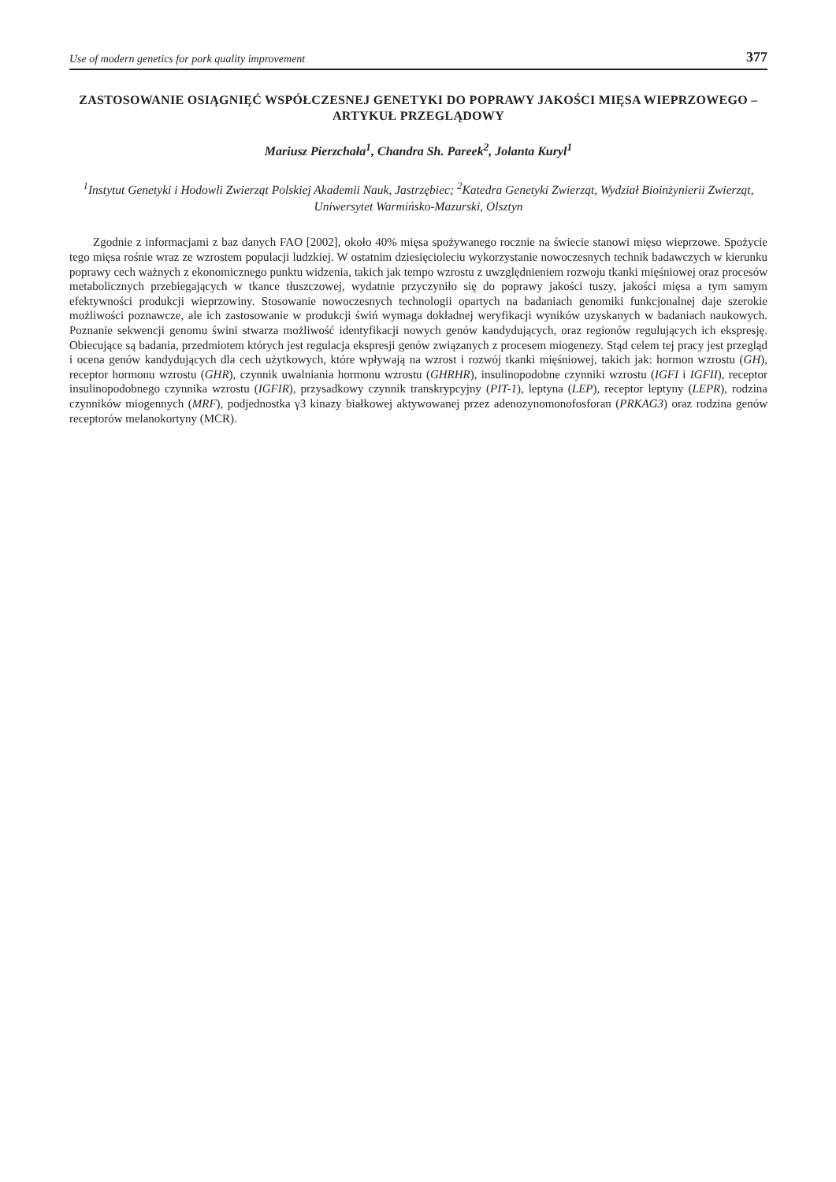Use of modern genetics for pork quality improvement 377
ZASTOSOWANIE OSIĄGNIĘĆ WSPÓŁCZESNEJ GENETYKI DO POPRAWY JAKOŚCI MIĘSA WIEPRZOWEGO – ARTYKUŁ PRZEGLĄDOWY
Mariusz Pierzchała<sup>1</sup>, Chandra Sh. Pareek<sup>2</sup>, Jolanta Kuryl<sup>1</sup>
<sup>1</sup> Instytut Genetyki i Hodowli Zwierząt Polskiej Akademii Nauk, Jastrzębiec; <sup>2</sup>Katedra Genetyki Zwierząt, Wydział Bioinżynierii Zwierząt, Uniwersytet Warmińsko-Mazurski, Olsztyn
Zgodnie z informacjami z baz danych FAO [2002], około 40% mięsa spożywanego rocznie na świecie stanowi mięso wieprzowe. Spożycie tego mięsa rośnie wraz ze wzrostem populacji ludzkiej. W ostatnim dziesięcioleciu wykorzystanie nowoczesnych technik badawczych w kierunku poprawy cech ważnych z ekonomicznego punktu widzenia, takich jak tempo wzrostu z uwzględnieniem rozwoju tkanki mięśniowej oraz procesów metabolicznych przebiegających w tkance tłuszczowej, wydatnie przyczyniło się do poprawy jakości tuszy, jakości mięsa a tym samym efektywności produkcji wieprzowiny. Stosowanie nowoczesnych technologii opartych na badaniach genomiki funkcjonalnej daje szerokie możliwości poznawcze, ale ich zastosowanie w produkcji świń wymaga dokładnej weryfikacji wyników uzyskanych w badaniach naukowych. Poznanie sekwencji genomu świni stwarza możliwość identyfikacji nowych genów kandydujących, oraz regionów regulujących ich ekspresję. Obiecujące są badania, przedmiotem których jest regulacja ekspresji genów związanych z procesem miogenezy. Stąd celem tej pracy jest przegląd i ocena genów kandydujących dla cech użytkowych, które wpływają na wzrost i rozwój tkanki mięśniowej, takich jak: hormon wzrostu (GH), receptor hormonu wzrostu (GHR), czynnik uwalniania hormonu wzrostu (GHRHR), insulinopodobne czynniki wzrostu (IGFI i IGFII), receptor insulinopodobnego czynnika wzrostu (IGFIR), przysadkowy czynnik transkrypcyjny (PIT-1), leptyna (LEP), receptor leptyny (LEPR), rodzina czynników miogennych (MRF), podjednostka γ3 kinazy białkowej aktywowanej przez adenozynomonofosforan (PRKAG3) oraz rodzina genów receptorów melanokortyny (MCR).